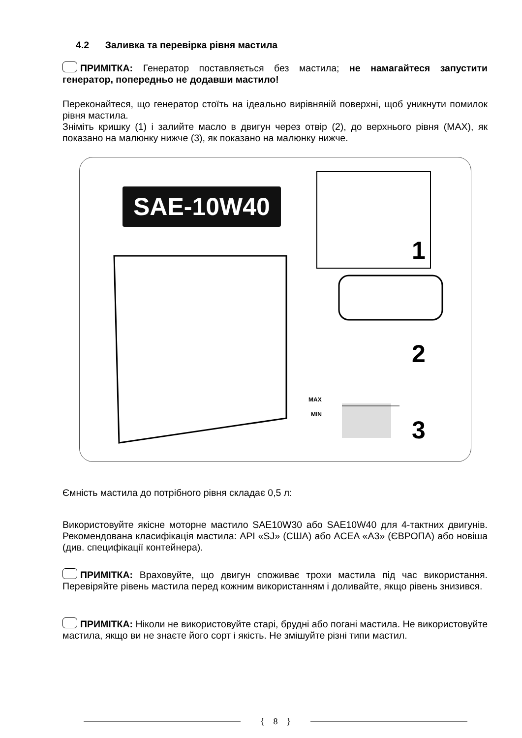4.2 Заливка та перевірка рівня мастила
ПРИМІТКА: Генератор поставляється без мастила; не намагайтеся запустити генератор, попередньо не додавши мастило!
Переконайтеся, що генератор стоїть на ідеально вирівняній поверхні, щоб уникнути помилок рівня мастила.
Зніміть кришку (1) і залийте масло в двигун через отвір (2), до верхнього рівня (MAX), як показано на малюнку нижче (3), як показано на малюнку нижче.
SAE-10W40
1
2
3
MAX
MIN
Ємність мастила до потрібного рівня складає 0,5 л:
Використовуйте якісне моторне мастило SAE10W30 або SAE10W40 для 4-тактних двигунів. Рекомендована класифікація мастила: API «SJ» (США) або ACEA «A3» (ЄВРОПА) або новіша (див. специфікації контейнера).
ПРИМІТКА: Враховуйте, що двигун споживає трохи мастила під час використання. Перевіряйте рівень мастила перед кожним використанням і доливайте, якщо рівень знизився.
ПРИМІТКА: Ніколи не використовуйте старі, брудні або погані мастила. Не використовуйте мастила, якщо ви не знаєте його сорт і якість. Не змішуйте різні типи мастил.
{ 8 }